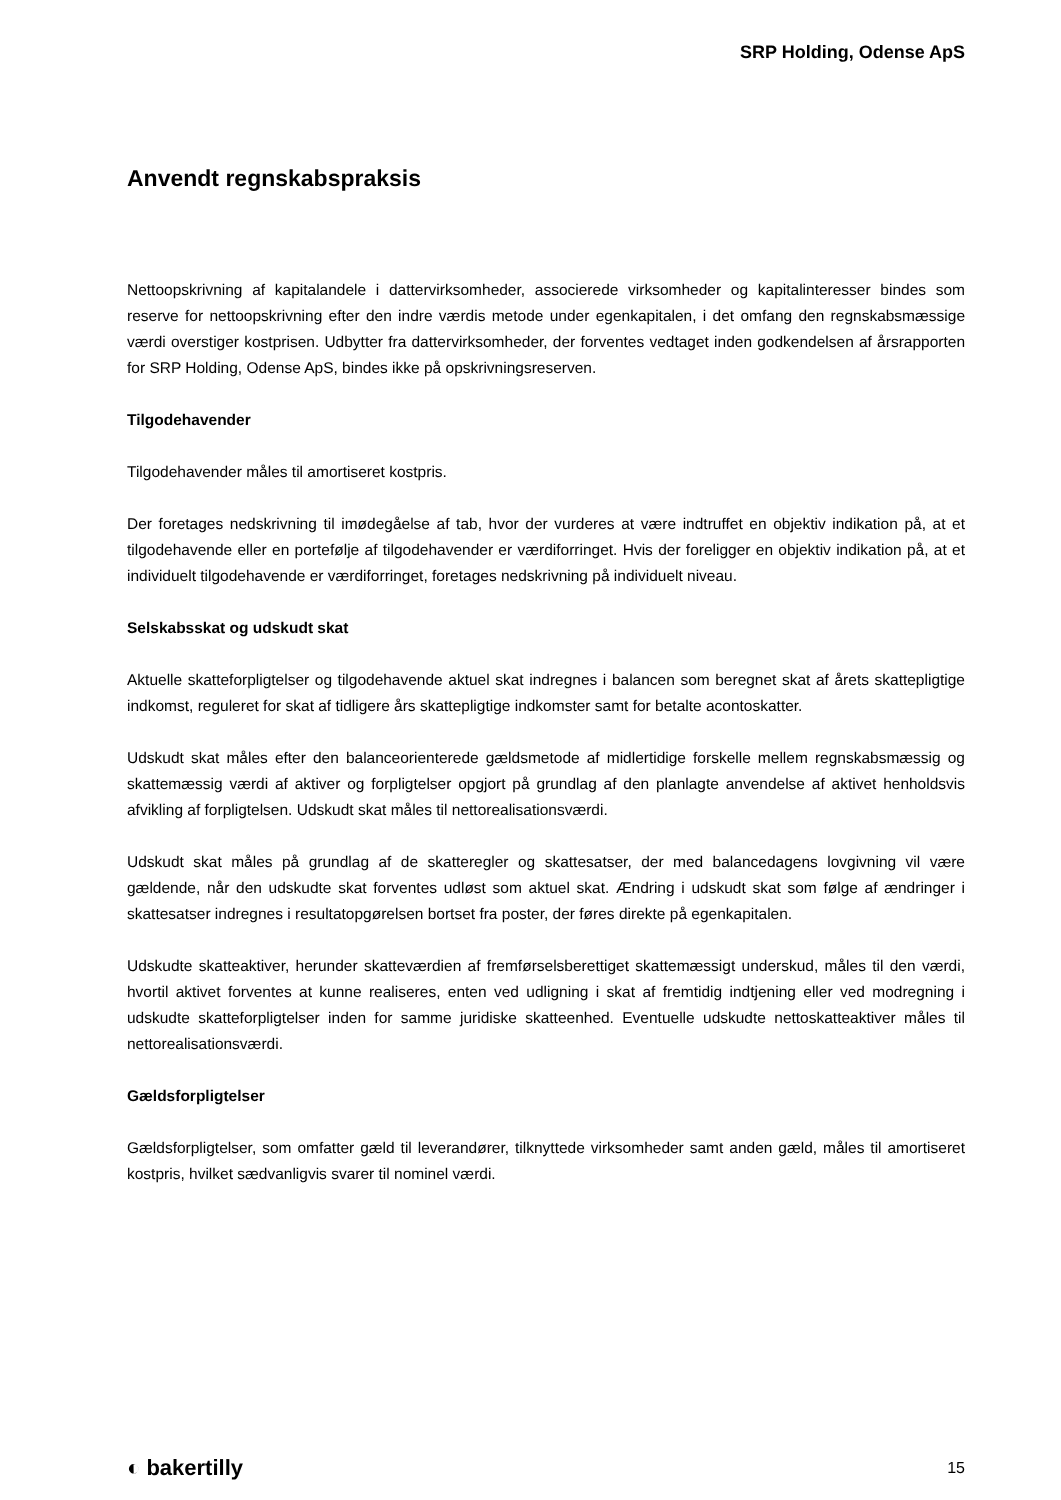SRP Holding, Odense ApS
Anvendt regnskabspraksis
Nettoopskrivning af kapitalandele i dattervirksomheder, associerede virksomheder og kapitalinteresser bindes som reserve for nettoopskrivning efter den indre værdis metode under egenkapitalen, i det omfang den regnskabsmæssige værdi overstiger kostprisen. Udbytter fra dattervirksomheder, der forventes vedtaget inden godkendelsen af årsrapporten for SRP Holding, Odense ApS, bindes ikke på opskrivningsreserven.
Tilgodehavender
Tilgodehavender måles til amortiseret kostpris.
Der foretages nedskrivning til imødegåelse af tab, hvor der vurderes at være indtruffet en objektiv indikation på, at et tilgodehavende eller en portefølje af tilgodehavender er værdiforringet. Hvis der foreligger en objektiv indikation på, at et individuelt tilgodehavende er værdiforringet, foretages nedskrivning på individuelt niveau.
Selskabsskat og udskudt skat
Aktuelle skatteforpligtelser og tilgodehavende aktuel skat indregnes i balancen som beregnet skat af årets skattepligtige indkomst, reguleret for skat af tidligere års skattepligtige indkomster samt for betalte acontoskatter.
Udskudt skat måles efter den balanceorienterede gældsmetode af midlertidige forskelle mellem regnskabsmæssig og skattemæssig værdi af aktiver og forpligtelser opgjort på grundlag af den planlagte anvendelse af aktivet henholdsvis afvikling af forpligtelsen. Udskudt skat måles til nettorealisationsværdi.
Udskudt skat måles på grundlag af de skatteregler og skattesatser, der med balancedagens lovgivning vil være gældende, når den udskudte skat forventes udløst som aktuel skat. Ændring i udskudt skat som følge af ændringer i skattesatser indregnes i resultatopgørelsen bortset fra poster, der føres direkte på egenkapitalen.
Udskudte skatteaktiver, herunder skatteværdien af fremførselsberettiget skattemæssigt underskud, måles til den værdi, hvortil aktivet forventes at kunne realiseres, enten ved udligning i skat af fremtidig indtjening eller ved modregning i udskudte skatteforpligtelser inden for samme juridiske skatteenhed. Eventuelle udskudte nettoskatteaktiver måles til nettorealisationsværdi.
Gældsforpligtelser
Gældsforpligtelser, som omfatter gæld til leverandører, tilknyttede virksomheder samt anden gæld, måles til amortiseret kostpris, hvilket sædvanligvis svarer til nominel værdi.
◐ bakertilly 15